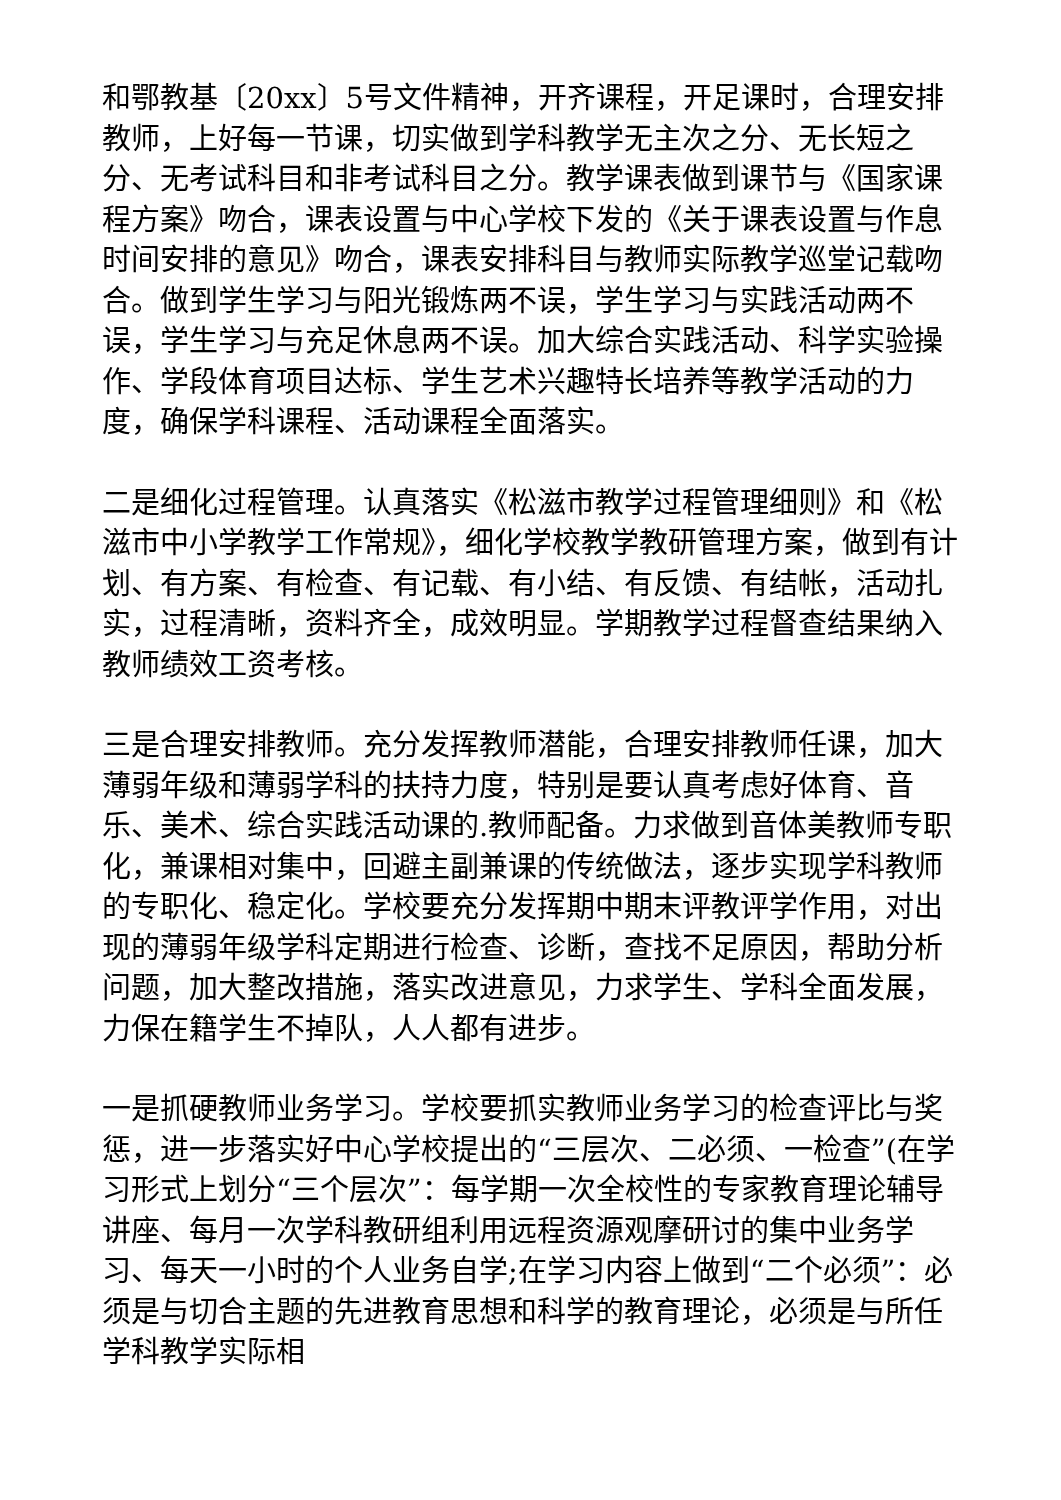和鄂教基〔20xx〕5号文件精神，开齐课程，开足课时，合理安排教师，上好每一节课，切实做到学科教学无主次之分、无长短之分、无考试科目和非考试科目之分。教学课表做到课节与《国家课程方案》吻合，课表设置与中心学校下发的《关于课表设置与作息时间安排的意见》吻合，课表安排科目与教师实际教学巡堂记载吻合。做到学生学习与阳光锻炼两不误，学生学习与实践活动两不误，学生学习与充足休息两不误。加大综合实践活动、科学实验操作、学段体育项目达标、学生艺术兴趣特长培养等教学活动的力度，确保学科课程、活动课程全面落实。
二是细化过程管理。认真落实《松滋市教学过程管理细则》和《松滋市中小学教学工作常规》，细化学校教学教研管理方案，做到有计划、有方案、有检查、有记载、有小结、有反馈、有结帐，活动扎实，过程清晰，资料齐全，成效明显。学期教学过程督查结果纳入教师绩效工资考核。
三是合理安排教师。充分发挥教师潜能，合理安排教师任课，加大薄弱年级和薄弱学科的扶持力度，特别是要认真考虑好体育、音乐、美术、综合实践活动课的.教师配备。力求做到音体美教师专职化，兼课相对集中，回避主副兼课的传统做法，逐步实现学科教师的专职化、稳定化。学校要充分发挥期中期末评教评学作用，对出现的薄弱年级学科定期进行检查、诊断，查找不足原因，帮助分析问题，加大整改措施，落实改进意见，力求学生、学科全面发展，力保在籍学生不掉队，人人都有进步。
一是抓硬教师业务学习。学校要抓实教师业务学习的检查评比与奖惩，进一步落实好中心学校提出的“三层次、二必须、一检查”(在学习形式上划分“三个层次”：每学期一次全校性的专家教育理论辅导讲座、每月一次学科教研组利用远程资源观摩研讨的集中业务学习、每天一小时的个人业务自学;在学习内容上做到“二个必须”：必须是与切合主题的先进教育思想和科学的教育理论，必须是与所任学科教学实际相